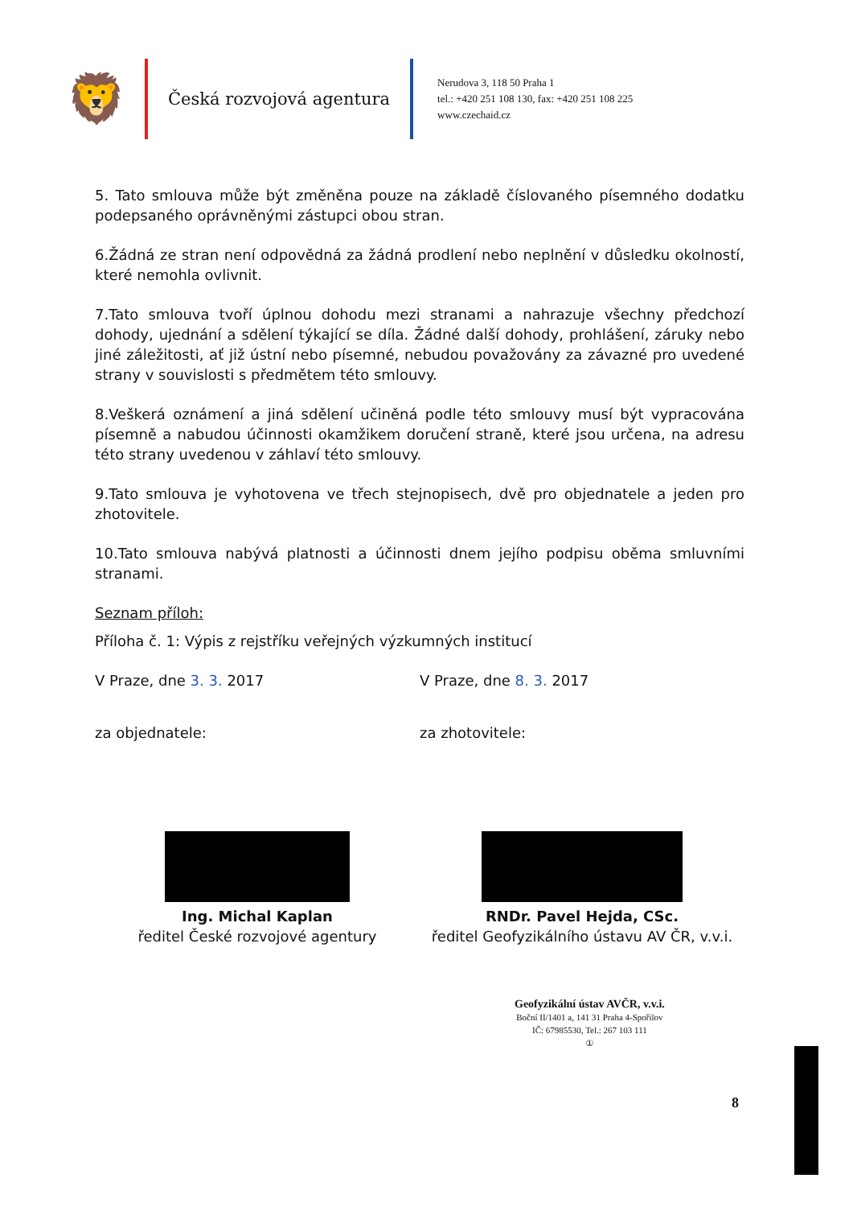🦁
Česká rozvojová agentura
Nerudova 3, 118 50 Praha 1
tel.: +420 251 108 130, fax: +420 251 108 225
www.czechaid.cz
5. Tato smlouva může být změněna pouze na základě číslovaného písemného dodatku podepsaného oprávněnými zástupci obou stran.
6.Žádná ze stran není odpovědná za žádná prodlení nebo neplnění v důsledku okolností, které nemohla ovlivnit.
7.Tato smlouva tvoří úplnou dohodu mezi stranami a nahrazuje všechny předchozí dohody, ujednání a sdělení týkající se díla. Žádné další dohody, prohlášení, záruky nebo jiné záležitosti, ať již ústní nebo písemné, nebudou považovány za závazné pro uvedené strany v souvislosti s předmětem této smlouvy.
8.Veškerá oznámení a jiná sdělení učiněná podle této smlouvy musí být vypracována písemně a nabudou účinnosti okamžikem doručení straně, které jsou určena, na adresu této strany uvedenou v záhlaví této smlouvy.
9.Tato smlouva je vyhotovena ve třech stejnopisech, dvě pro objednatele a jeden pro zhotovitele.
10.Tato smlouva nabývá platnosti a účinnosti dnem jejího podpisu oběma smluvními stranami.
Seznam příloh:
Příloha č. 1: Výpis z rejstříku veřejných výzkumných institucí
V Praze, dne 3. 3. 2017 V Praze, dne 8. 3. 2017
za objednatele: za zhotovitele:
Ing. Michal Kaplan
ředitel České rozvojové agentury
RNDr. Pavel Hejda, CSc.
ředitel Geofyzikálního ústavu AV ČR, v.v.i.
Geofyzikální ústav AVČR, v.v.i.
Boční II/1401 a, 141 31 Praha 4-Spořilov
IČ: 67985530, Tel.: 267 103 111
①
8